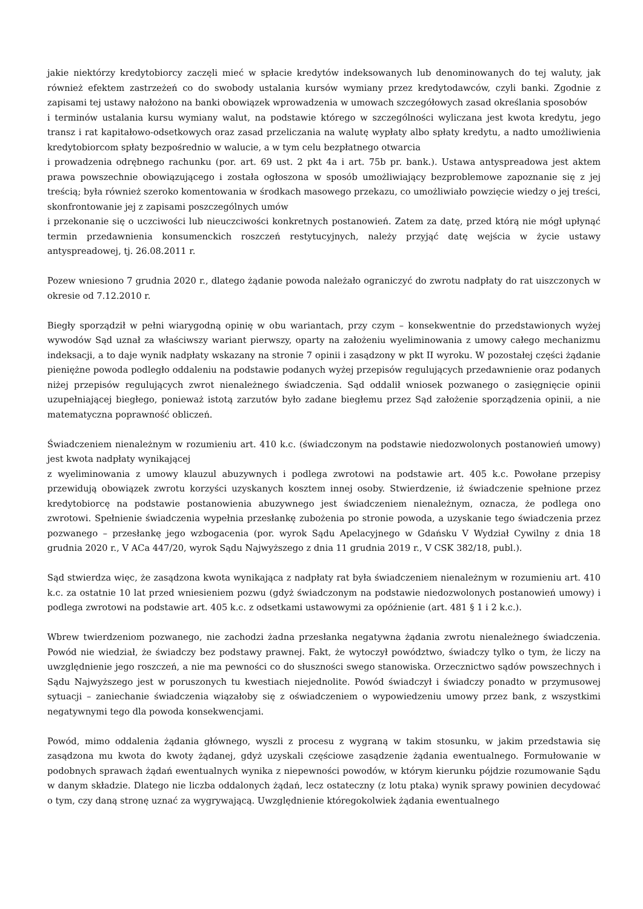jakie niektórzy kredytobiorcy zaczęli mieć w spłacie kredytów indeksowanych lub denominowanych do tej waluty, jak również efektem zastrzeżeń co do swobody ustalania kursów wymiany przez kredytodawców, czyli banki. Zgodnie z zapisami tej ustawy nałożono na banki obowiązek wprowadzenia w umowach szczegółowych zasad określania sposobów
i terminów ustalania kursu wymiany walut, na podstawie którego w szczególności wyliczana jest kwota kredytu, jego transz i rat kapitałowo-odsetkowych oraz zasad przeliczania na walutę wypłaty albo spłaty kredytu, a nadto umożliwienia kredytobiorcom spłaty bezpośrednio w walucie, a w tym celu bezpłatnego otwarcia
i prowadzenia odrębnego rachunku (por. art. 69 ust. 2 pkt 4a i art. 75b pr. bank.). Ustawa antyspreadowa jest aktem prawa powszechnie obowiązującego i została ogłoszona w sposób umożliwiający bezproblemowe zapoznanie się z jej treścią; była również szeroko komentowania w środkach masowego przekazu, co umożliwiało powzięcie wiedzy o jej treści, skonfrontowanie jej z zapisami poszczególnych umów
i przekonanie się o uczciwości lub nieuczciwości konkretnych postanowień. Zatem za datę, przed którą nie mógł upłynąć termin przedawnienia konsumenckich roszczeń restytucyjnych, należy przyjąć datę wejścia w życie ustawy antyspreadowej, tj. 26.08.2011 r.
Pozew wniesiono 7 grudnia 2020 r., dlatego żądanie powoda należało ograniczyć do zwrotu nadpłaty do rat uiszczonych w okresie od 7.12.2010 r.
Biegły sporządził w pełni wiarygodną opinię w obu wariantach, przy czym – konsekwentnie do przedstawionych wyżej wywodów Sąd uznał za właściwszy wariant pierwszy, oparty na założeniu wyeliminowania z umowy całego mechanizmu indeksacji, a to daje wynik nadpłaty wskazany na stronie 7 opinii i zasądzony w pkt II wyroku. W pozostałej części żądanie pieniężne powoda podległo oddaleniu na podstawie podanych wyżej przepisów regulujących przedawnienie oraz podanych niżej przepisów regulujących zwrot nienależnego świadczenia. Sąd oddalił wniosek pozwanego o zasięgnięcie opinii uzupełniającej biegłego, ponieważ istotą zarzutów było zadane biegłemu przez Sąd założenie sporządzenia opinii, a nie matematyczna poprawność obliczeń.
Świadczeniem nienależnym w rozumieniu art. 410 k.c. (świadczonym na podstawie niedozwolonych postanowień umowy) jest kwota nadpłaty wynikającej
z wyeliminowania z umowy klauzul abuzywnych i podlega zwrotowi na podstawie art. 405 k.c. Powołane przepisy przewidują obowiązek zwrotu korzyści uzyskanych kosztem innej osoby. Stwierdzenie, iż świadczenie spełnione przez kredytobiorcę na podstawie postanowienia abuzywnego jest świadczeniem nienależnym, oznacza, że podlega ono zwrotowi. Spełnienie świadczenia wypełnia przesłankę zubożenia po stronie powoda, a uzyskanie tego świadczenia przez pozwanego – przesłankę jego wzbogacenia (por. wyrok Sądu Apelacyjnego w Gdańsku V Wydział Cywilny z dnia 18 grudnia 2020 r., V ACa 447/20, wyrok Sądu Najwyższego z dnia 11 grudnia 2019 r., V CSK 382/18, publ.).
Sąd stwierdza więc, że zasądzona kwota wynikająca z nadpłaty rat była świadczeniem nienależnym w rozumieniu art. 410 k.c. za ostatnie 10 lat przed wniesieniem pozwu (gdyż świadczonym na podstawie niedozwolonych postanowień umowy) i podlega zwrotowi na podstawie art. 405 k.c. z odsetkami ustawowymi za opóźnienie (art. 481 § 1 i 2 k.c.).
Wbrew twierdzeniom pozwanego, nie zachodzi żadna przesłanka negatywna żądania zwrotu nienależnego świadczenia. Powód nie wiedział, że świadczy bez podstawy prawnej. Fakt, że wytoczył powództwo, świadczy tylko o tym, że liczy na uwzględnienie jego roszczeń, a nie ma pewności co do słuszności swego stanowiska. Orzecznictwo sądów powszechnych i Sądu Najwyższego jest w poruszonych tu kwestiach niejednolite. Powód świadczył i świadczy ponadto w przymusowej sytuacji – zaniechanie świadczenia wiązałoby się z oświadczeniem o wypowiedzeniu umowy przez bank, z wszystkimi negatywnymi tego dla powoda konsekwencjami.
Powód, mimo oddalenia żądania głównego, wyszli z procesu z wygraną w takim stosunku, w jakim przedstawia się zasądzona mu kwota do kwoty żądanej, gdyż uzyskali częściowe zasądzenie żądania ewentualnego. Formułowanie w podobnych sprawach żądań ewentualnych wynika z niepewności powodów, w którym kierunku pójdzie rozumowanie Sądu w danym składzie. Dlatego nie liczba oddalonych żądań, lecz ostateczny (z lotu ptaka) wynik sprawy powinien decydować o tym, czy daną stronę uznać za wygrywającą. Uwzględnienie któregokolwiek żądania ewentualnego